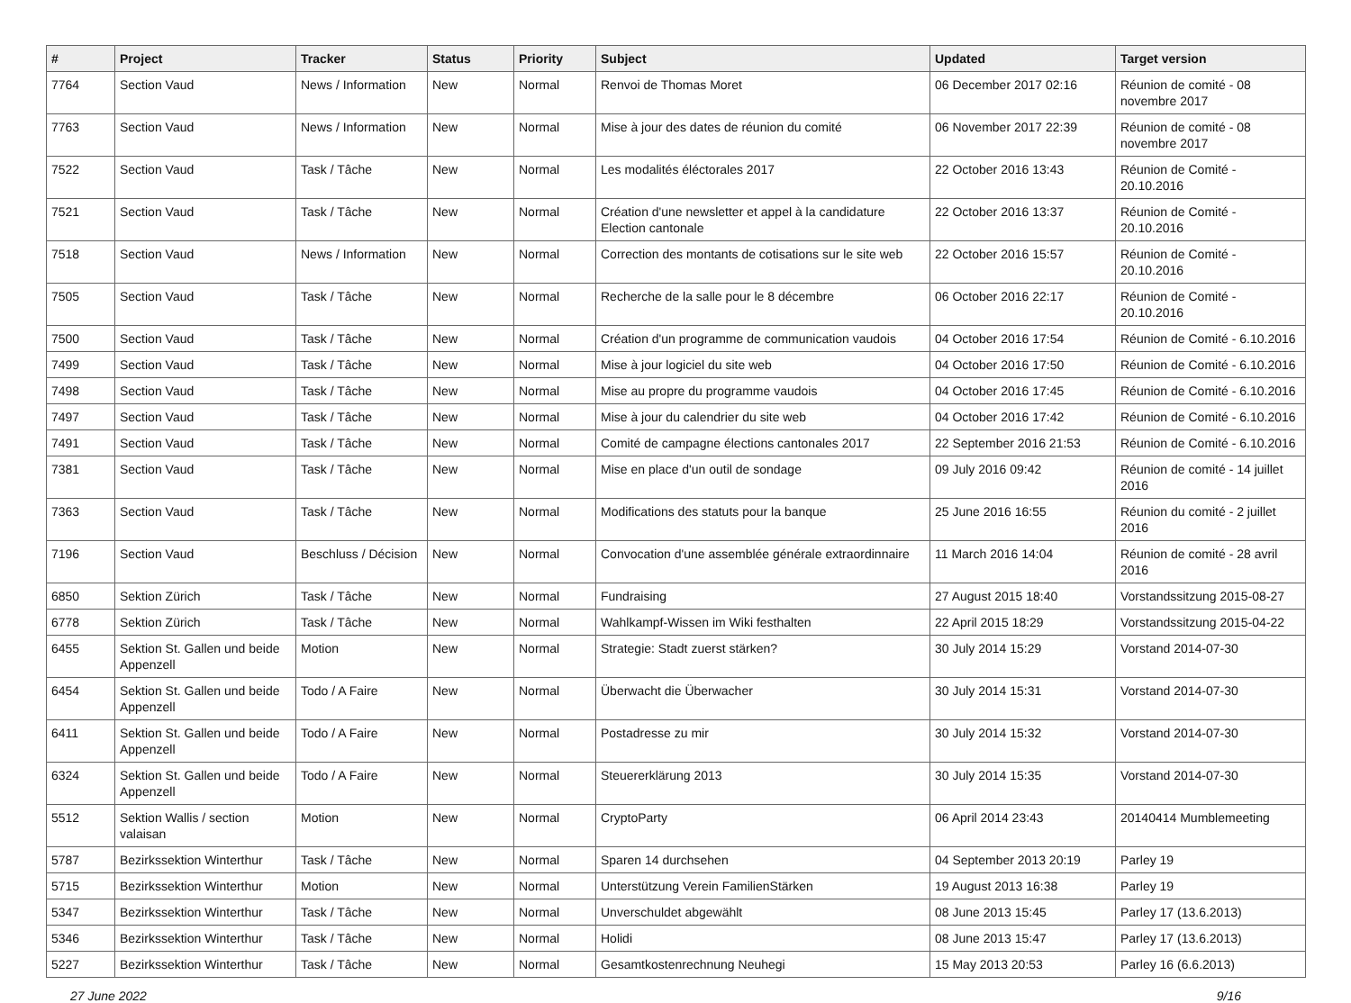| # | Project | Tracker | Status | Priority | Subject | Updated | Target version |
| --- | --- | --- | --- | --- | --- | --- | --- |
| 7764 | Section Vaud | News / Information | New | Normal | Renvoi de Thomas Moret | 06 December 2017 02:16 | Réunion de comité - 08 novembre 2017 |
| 7763 | Section Vaud | News / Information | New | Normal | Mise à jour des dates de réunion du comité | 06 November 2017 22:39 | Réunion de comité - 08 novembre 2017 |
| 7522 | Section Vaud | Task / Tâche | New | Normal | Les modalités éléctorales 2017 | 22 October 2016 13:43 | Réunion de Comité - 20.10.2016 |
| 7521 | Section Vaud | Task / Tâche | New | Normal | Création d'une newsletter et appel à la candidature Election cantonale | 22 October 2016 13:37 | Réunion de Comité - 20.10.2016 |
| 7518 | Section Vaud | News / Information | New | Normal | Correction des montants de cotisations sur le site web | 22 October 2016 15:57 | Réunion de Comité - 20.10.2016 |
| 7505 | Section Vaud | Task / Tâche | New | Normal | Recherche de la salle pour le 8 décembre | 06 October 2016 22:17 | Réunion de Comité - 20.10.2016 |
| 7500 | Section Vaud | Task / Tâche | New | Normal | Création d'un programme de communication vaudois | 04 October 2016 17:54 | Réunion de Comité - 6.10.2016 |
| 7499 | Section Vaud | Task / Tâche | New | Normal | Mise à jour logiciel du site web | 04 October 2016 17:50 | Réunion de Comité - 6.10.2016 |
| 7498 | Section Vaud | Task / Tâche | New | Normal | Mise au propre du programme vaudois | 04 October 2016 17:45 | Réunion de Comité - 6.10.2016 |
| 7497 | Section Vaud | Task / Tâche | New | Normal | Mise à jour du calendrier du site web | 04 October 2016 17:42 | Réunion de Comité - 6.10.2016 |
| 7491 | Section Vaud | Task / Tâche | New | Normal | Comité de campagne élections cantonales 2017 | 22 September 2016 21:53 | Réunion de Comité - 6.10.2016 |
| 7381 | Section Vaud | Task / Tâche | New | Normal | Mise en place d'un outil de sondage | 09 July 2016 09:42 | Réunion de comité - 14 juillet 2016 |
| 7363 | Section Vaud | Task / Tâche | New | Normal | Modifications des statuts pour la banque | 25 June 2016 16:55 | Réunion du comité - 2 juillet 2016 |
| 7196 | Section Vaud | Beschluss / Décision | New | Normal | Convocation d'une assemblée générale extraordinnaire | 11 March 2016 14:04 | Réunion de comité - 28 avril 2016 |
| 6850 | Sektion Zürich | Task / Tâche | New | Normal | Fundraising | 27 August 2015 18:40 | Vorstandssitzung 2015-08-27 |
| 6778 | Sektion Zürich | Task / Tâche | New | Normal | Wahlkampf-Wissen im Wiki festhalten | 22 April 2015 18:29 | Vorstandssitzung 2015-04-22 |
| 6455 | Sektion St. Gallen und beide Appenzell | Motion | New | Normal | Strategie: Stadt zuerst stärken? | 30 July 2014 15:29 | Vorstand 2014-07-30 |
| 6454 | Sektion St. Gallen und beide Appenzell | Todo / A Faire | New | Normal | Überwacht die Überwacher | 30 July 2014 15:31 | Vorstand 2014-07-30 |
| 6411 | Sektion St. Gallen und beide Appenzell | Todo / A Faire | New | Normal | Postadresse zu mir | 30 July 2014 15:32 | Vorstand 2014-07-30 |
| 6324 | Sektion St. Gallen und beide Appenzell | Todo / A Faire | New | Normal | Steuererklärung 2013 | 30 July 2014 15:35 | Vorstand 2014-07-30 |
| 5512 | Sektion Wallis / section valaisan | Motion | New | Normal | CryptoParty | 06 April 2014 23:43 | 20140414 Mumblemeeting |
| 5787 | Bezirkssektion Winterthur | Task / Tâche | New | Normal | Sparen 14 durchsehen | 04 September 2013 20:19 | Parley 19 |
| 5715 | Bezirkssektion Winterthur | Motion | New | Normal | Unterstützung Verein FamilienStärken | 19 August 2013 16:38 | Parley 19 |
| 5347 | Bezirkssektion Winterthur | Task / Tâche | New | Normal | Unverschuldet abgewählt | 08 June 2013 15:45 | Parley 17 (13.6.2013) |
| 5346 | Bezirkssektion Winterthur | Task / Tâche | New | Normal | Holidi | 08 June 2013 15:47 | Parley 17 (13.6.2013) |
| 5227 | Bezirkssektion Winterthur | Task / Tâche | New | Normal | Gesamtkostenrechnung Neuhegi | 15 May 2013 20:53 | Parley 16 (6.6.2013) |
27 June 2022 9/16